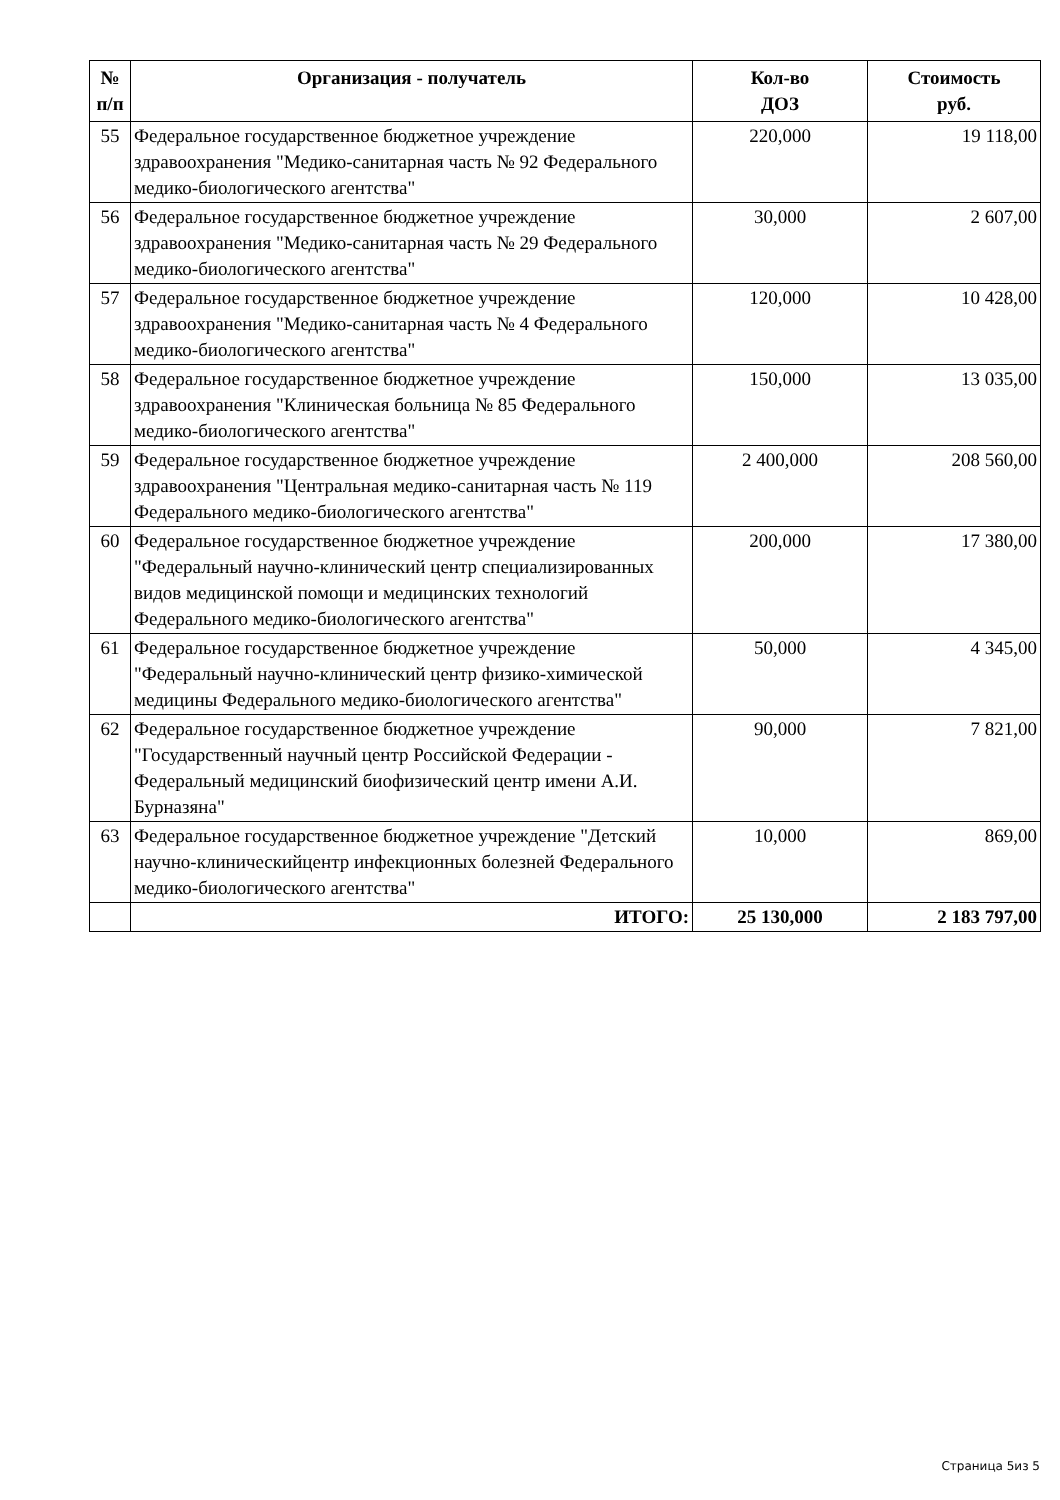| № п/п | Организация - получатель | Кол-во ДОЗ | Стоимость руб. |
| --- | --- | --- | --- |
| 55 | Федеральное государственное бюджетное учреждение здравоохранения "Медико-санитарная часть № 92 Федерального медико-биологического агентства" | 220,000 | 19 118,00 |
| 56 | Федеральное государственное бюджетное учреждение здравоохранения "Медико-санитарная часть № 29 Федерального медико-биологического агентства" | 30,000 | 2 607,00 |
| 57 | Федеральное государственное бюджетное учреждение здравоохранения "Медико-санитарная часть № 4 Федерального медико-биологического агентства" | 120,000 | 10 428,00 |
| 58 | Федеральное государственное бюджетное учреждение здравоохранения "Клиническая больница № 85 Федерального медико-биологического агентства" | 150,000 | 13 035,00 |
| 59 | Федеральное государственное бюджетное учреждение здравоохранения "Центральная медико-санитарная часть № 119 Федерального медико-биологического агентства" | 2 400,000 | 208 560,00 |
| 60 | Федеральное государственное бюджетное учреждение "Федеральный научно-клинический центр специализированных видов медицинской помощи и медицинских технологий Федерального медико-биологического агентства" | 200,000 | 17 380,00 |
| 61 | Федеральное государственное бюджетное учреждение "Федеральный научно-клинический центр физико-химической медицины Федерального медико-биологического агентства" | 50,000 | 4 345,00 |
| 62 | Федеральное государственное бюджетное учреждение "Государственный научный центр Российской Федерации - Федеральный медицинский биофизический центр имени А.И. Бурназяна" | 90,000 | 7 821,00 |
| 63 | Федеральное государственное бюджетное учреждение "Детский научно-клиническийцентр инфекционных болезней Федерального медико-биологического агентства" | 10,000 | 869,00 |
| | ИТОГО: | 25 130,000 | 2 183 797,00 |
Страница 5из 5